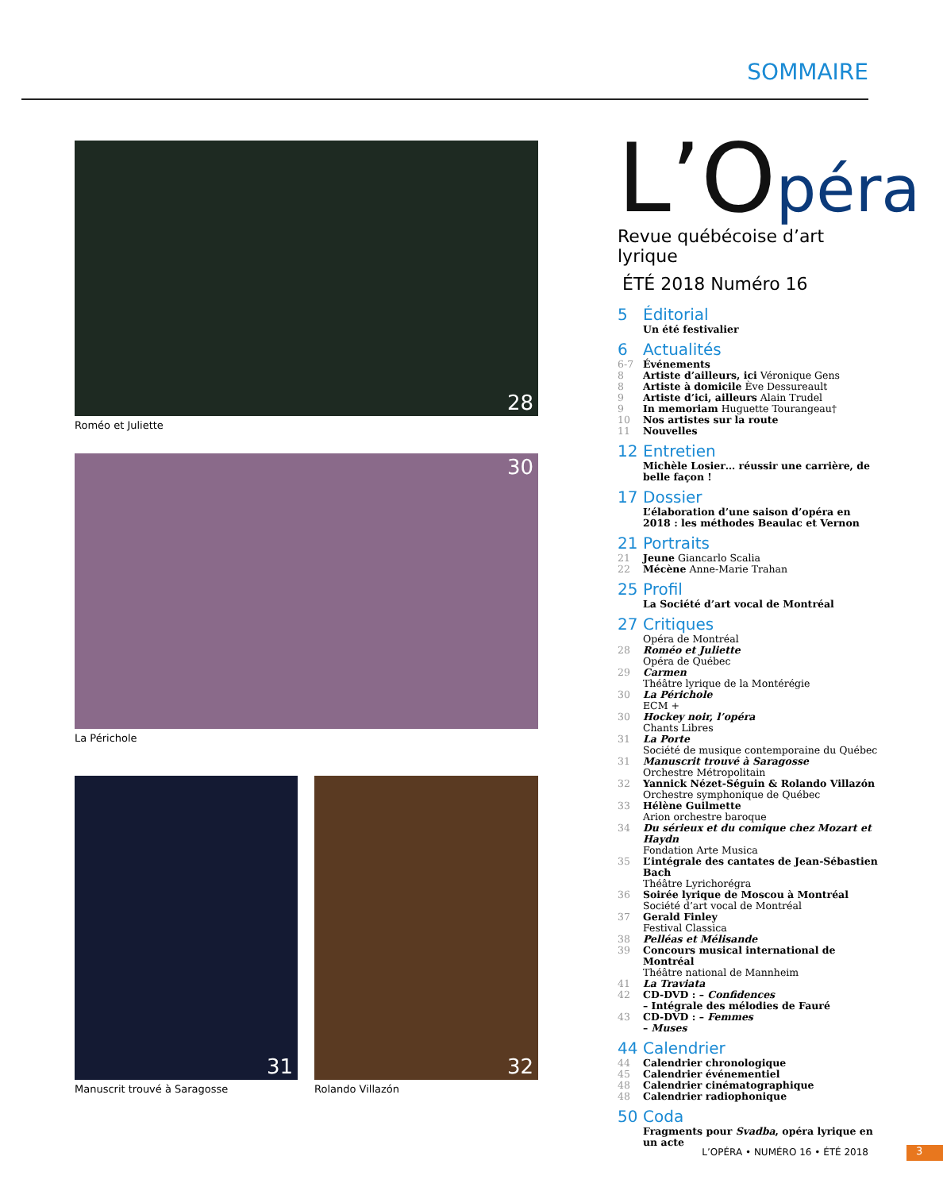SOMMAIRE
28
Roméo et Juliette
30
La Périchole
31
Manuscrit trouvé à Saragosse
32
Rolando Villazón
L’Opéra
Revue québécoise d’art lyrique
ÉTÉ 2018 Numéro 16
5 Éditorial
Un été festivalier
6 Actualités
6-7 Événements
8 Artiste d’ailleurs, ici Véronique Gens
8 Artiste à domicile Ève Dessureault
9 Artiste d’ici, ailleurs Alain Trudel
9 In memoriam Huguette Tourangeau†
10 Nos artistes sur la route
11 Nouvelles
12 Entretien
Michèle Losier… réussir une carrière, de belle façon !
17 Dossier
L’élaboration d’une saison d’opéra en 2018 : les méthodes Beaulac et Vernon
21 Portraits
21 Jeune Giancarlo Scalia
22 Mécène Anne-Marie Trahan
25 Profil
La Société d’art vocal de Montréal
27 Critiques
Opéra de Montréal
28 Roméo et Juliette
Opéra de Québec
29 Carmen
Théâtre lyrique de la Montérégie
30 La Périchole
ECM +
30 Hockey noir, l’opéra
Chants Libres
31 La Porte
Société de musique contemporaine du Québec
31 Manuscrit trouvé à Saragosse
Orchestre Métropolitain
32 Yannick Nézet-Séguin & Rolando Villazón
Orchestre symphonique de Québec
33 Hélène Guilmette
Arion orchestre baroque
34 Du sérieux et du comique chez Mozart et Haydn
Fondation Arte Musica
35 L’intégrale des cantates de Jean-Sébastien Bach
Théâtre Lyrichorégra
36 Soirée lyrique de Moscou à Montréal
Société d’art vocal de Montréal
37 Gerald Finley
Festival Classica
38 Pelléas et Mélisande
39 Concours musical international de Montréal
Théâtre national de Mannheim
41 La Traviata
42 CD-DVD : – Confidences
– Intégrale des mélodies de Fauré
43 CD-DVD : – Femmes
– Muses
44 Calendrier
44 Calendrier chronologique
45 Calendrier événementiel
48 Calendrier cinématographique
48 Calendrier radiophonique
50 Coda
Fragments pour Svadba, opéra lyrique en un acte
L’OPÉRA • NUMÉRO 16 • ÉTÉ 2018 3